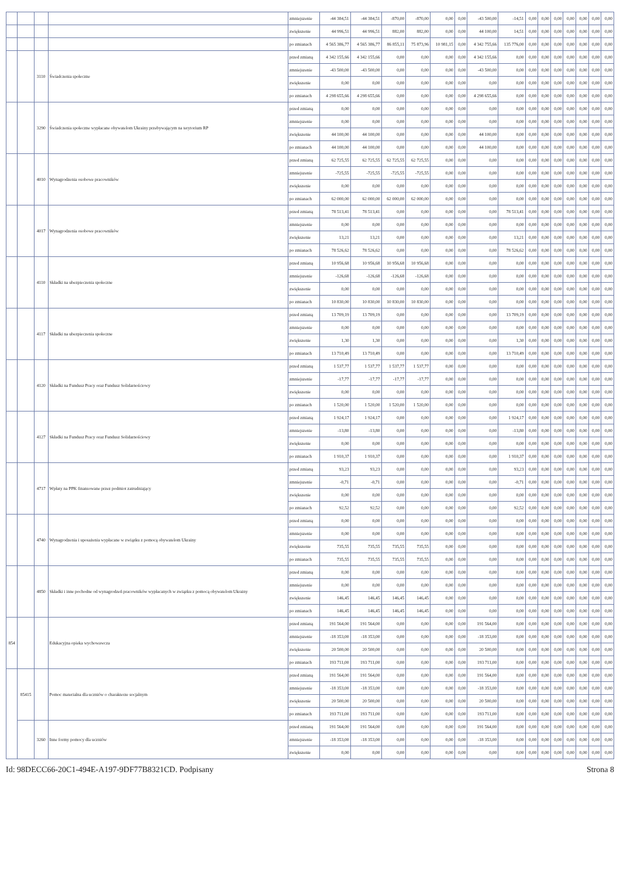| | | | | zmniejszenie | -44 384,51 | -44 384,51 | -870,00 | -870,00 | 0,00 | 0,00 | -43 500,00 | -14,51 | 0,00 | 0,00 | 0,00 | 0,00 | 0,00 | 0,00 | 0,00 |
| | | | | zwiększenie | 44 996,51 | 44 996,51 | 882,00 | 882,00 | 0,00 | 0,00 | 44 100,00 | 14,51 | 0,00 | 0,00 | 0,00 | 0,00 | 0,00 | 0,00 | 0,00 |
| | | | | po zmianach | 4 565 386,77 | 4 565 386,77 | 86 855,11 | 75 873,96 | 10 981,15 | 0,00 | 4 342 755,66 | 135 776,00 | 0,00 | 0,00 | 0,00 | 0,00 | 0,00 | 0,00 | 0,00 |
| | | 3110 | Świadczenia społeczne | przed zmianą | 4 342 155,66 | 4 342 155,66 | 0,00 | 0,00 | 0,00 | 0,00 | 4 342 155,66 | 0,00 | 0,00 | 0,00 | 0,00 | 0,00 | 0,00 | 0,00 | 0,00 |
| | | | | zmniejszenie | -43 500,00 | -43 500,00 | 0,00 | 0,00 | 0,00 | 0,00 | -43 500,00 | 0,00 | 0,00 | 0,00 | 0,00 | 0,00 | 0,00 | 0,00 | 0,00 |
| | | | | zwiększenie | 0,00 | 0,00 | 0,00 | 0,00 | 0,00 | 0,00 | 0,00 | 0,00 | 0,00 | 0,00 | 0,00 | 0,00 | 0,00 | 0,00 | 0,00 |
| | | | | po zmianach | 4 298 655,66 | 4 298 655,66 | 0,00 | 0,00 | 0,00 | 0,00 | 4 298 655,66 | 0,00 | 0,00 | 0,00 | 0,00 | 0,00 | 0,00 | 0,00 | 0,00 |
| | | 3290 | Świadczenia społeczne wypłacane obywatelom Ukrainy przebywającym na terytorium RP | przed zmianą | 0,00 | 0,00 | 0,00 | 0,00 | 0,00 | 0,00 | 0,00 | 0,00 | 0,00 | 0,00 | 0,00 | 0,00 | 0,00 | 0,00 | 0,00 |
| | | | | zmniejszenie | 0,00 | 0,00 | 0,00 | 0,00 | 0,00 | 0,00 | 0,00 | 0,00 | 0,00 | 0,00 | 0,00 | 0,00 | 0,00 | 0,00 | 0,00 |
| | | | | zwiększenie | 44 100,00 | 44 100,00 | 0,00 | 0,00 | 0,00 | 0,00 | 44 100,00 | 0,00 | 0,00 | 0,00 | 0,00 | 0,00 | 0,00 | 0,00 | 0,00 |
| | | | | po zmianach | 44 100,00 | 44 100,00 | 0,00 | 0,00 | 0,00 | 0,00 | 44 100,00 | 0,00 | 0,00 | 0,00 | 0,00 | 0,00 | 0,00 | 0,00 | 0,00 |
| | | 4010 | Wynagrodzenia osobowe pracowników | przed zmianą | 62 725,55 | 62 725,55 | 62 725,55 | 62 725,55 | 0,00 | 0,00 | 0,00 | 0,00 | 0,00 | 0,00 | 0,00 | 0,00 | 0,00 | 0,00 | 0,00 |
| | | | | zmniejszenie | -725,55 | -725,55 | -725,55 | -725,55 | 0,00 | 0,00 | 0,00 | 0,00 | 0,00 | 0,00 | 0,00 | 0,00 | 0,00 | 0,00 | 0,00 |
| | | | | zwiększenie | 0,00 | 0,00 | 0,00 | 0,00 | 0,00 | 0,00 | 0,00 | 0,00 | 0,00 | 0,00 | 0,00 | 0,00 | 0,00 | 0,00 | 0,00 |
| | | | | po zmianach | 62 000,00 | 62 000,00 | 62 000,00 | 62 000,00 | 0,00 | 0,00 | 0,00 | 0,00 | 0,00 | 0,00 | 0,00 | 0,00 | 0,00 | 0,00 | 0,00 |
| | | 4017 | Wynagrodzenia osobowe pracowników | przed zmianą | 78 513,41 | 78 513,41 | 0,00 | 0,00 | 0,00 | 0,00 | 0,00 | 78 513,41 | 0,00 | 0,00 | 0,00 | 0,00 | 0,00 | 0,00 | 0,00 |
| | | | | zmniejszenie | 0,00 | 0,00 | 0,00 | 0,00 | 0,00 | 0,00 | 0,00 | 0,00 | 0,00 | 0,00 | 0,00 | 0,00 | 0,00 | 0,00 | 0,00 |
| | | | | zwiększenie | 13,21 | 13,21 | 0,00 | 0,00 | 0,00 | 0,00 | 0,00 | 13,21 | 0,00 | 0,00 | 0,00 | 0,00 | 0,00 | 0,00 | 0,00 |
| | | | | po zmianach | 78 526,62 | 78 526,62 | 0,00 | 0,00 | 0,00 | 0,00 | 0,00 | 78 526,62 | 0,00 | 0,00 | 0,00 | 0,00 | 0,00 | 0,00 | 0,00 |
| | | 4110 | Składki na ubezpieczenia społeczne | przed zmianą | 10 956,68 | 10 956,68 | 10 956,68 | 10 956,68 | 0,00 | 0,00 | 0,00 | 0,00 | 0,00 | 0,00 | 0,00 | 0,00 | 0,00 | 0,00 | 0,00 |
| | | | | zmniejszenie | -126,68 | -126,68 | -126,68 | -126,68 | 0,00 | 0,00 | 0,00 | 0,00 | 0,00 | 0,00 | 0,00 | 0,00 | 0,00 | 0,00 | 0,00 |
| | | | | zwiększenie | 0,00 | 0,00 | 0,00 | 0,00 | 0,00 | 0,00 | 0,00 | 0,00 | 0,00 | 0,00 | 0,00 | 0,00 | 0,00 | 0,00 | 0,00 |
| | | | | po zmianach | 10 830,00 | 10 830,00 | 10 830,00 | 10 830,00 | 0,00 | 0,00 | 0,00 | 0,00 | 0,00 | 0,00 | 0,00 | 0,00 | 0,00 | 0,00 | 0,00 |
| | | 4117 | Składki na ubezpieczenia społeczne | przed zmianą | 13 709,19 | 13 709,19 | 0,00 | 0,00 | 0,00 | 0,00 | 0,00 | 13 709,19 | 0,00 | 0,00 | 0,00 | 0,00 | 0,00 | 0,00 | 0,00 |
| | | | | zmniejszenie | 0,00 | 0,00 | 0,00 | 0,00 | 0,00 | 0,00 | 0,00 | 0,00 | 0,00 | 0,00 | 0,00 | 0,00 | 0,00 | 0,00 | 0,00 |
| | | | | zwiększenie | 1,30 | 1,30 | 0,00 | 0,00 | 0,00 | 0,00 | 0,00 | 1,30 | 0,00 | 0,00 | 0,00 | 0,00 | 0,00 | 0,00 | 0,00 |
| | | | | po zmianach | 13 710,49 | 13 710,49 | 0,00 | 0,00 | 0,00 | 0,00 | 0,00 | 13 710,49 | 0,00 | 0,00 | 0,00 | 0,00 | 0,00 | 0,00 | 0,00 |
| | | 4120 | Składki na Fundusz Pracy oraz Fundusz Solidarnościowy | przed zmianą | 1 537,77 | 1 537,77 | 1 537,77 | 1 537,77 | 0,00 | 0,00 | 0,00 | 0,00 | 0,00 | 0,00 | 0,00 | 0,00 | 0,00 | 0,00 | 0,00 |
| | | | | zmniejszenie | -17,77 | -17,77 | -17,77 | -17,77 | 0,00 | 0,00 | 0,00 | 0,00 | 0,00 | 0,00 | 0,00 | 0,00 | 0,00 | 0,00 | 0,00 |
| | | | | zwiększenie | 0,00 | 0,00 | 0,00 | 0,00 | 0,00 | 0,00 | 0,00 | 0,00 | 0,00 | 0,00 | 0,00 | 0,00 | 0,00 | 0,00 | 0,00 |
| | | | | po zmianach | 1 520,00 | 1 520,00 | 1 520,00 | 1 520,00 | 0,00 | 0,00 | 0,00 | 0,00 | 0,00 | 0,00 | 0,00 | 0,00 | 0,00 | 0,00 | 0,00 |
| | | 4127 | Składki na Fundusz Pracy oraz Fundusz Solidarnościowy | przed zmianą | 1 924,17 | 1 924,17 | 0,00 | 0,00 | 0,00 | 0,00 | 0,00 | 1 924,17 | 0,00 | 0,00 | 0,00 | 0,00 | 0,00 | 0,00 | 0,00 |
| | | | | zmniejszenie | -13,80 | -13,80 | 0,00 | 0,00 | 0,00 | 0,00 | 0,00 | -13,80 | 0,00 | 0,00 | 0,00 | 0,00 | 0,00 | 0,00 | 0,00 |
| | | | | zwiększenie | 0,00 | 0,00 | 0,00 | 0,00 | 0,00 | 0,00 | 0,00 | 0,00 | 0,00 | 0,00 | 0,00 | 0,00 | 0,00 | 0,00 | 0,00 |
| | | | | po zmianach | 1 910,37 | 1 910,37 | 0,00 | 0,00 | 0,00 | 0,00 | 0,00 | 1 910,37 | 0,00 | 0,00 | 0,00 | 0,00 | 0,00 | 0,00 | 0,00 |
| | | 4717 | Wpłaty na PPK finansowane przez podmiot zatrudniający | przed zmianą | 93,23 | 93,23 | 0,00 | 0,00 | 0,00 | 0,00 | 0,00 | 93,23 | 0,00 | 0,00 | 0,00 | 0,00 | 0,00 | 0,00 | 0,00 |
| | | | | zmniejszenie | -0,71 | -0,71 | 0,00 | 0,00 | 0,00 | 0,00 | 0,00 | -0,71 | 0,00 | 0,00 | 0,00 | 0,00 | 0,00 | 0,00 | 0,00 |
| | | | | zwiększenie | 0,00 | 0,00 | 0,00 | 0,00 | 0,00 | 0,00 | 0,00 | 0,00 | 0,00 | 0,00 | 0,00 | 0,00 | 0,00 | 0,00 | 0,00 |
| | | | | po zmianach | 92,52 | 92,52 | 0,00 | 0,00 | 0,00 | 0,00 | 0,00 | 92,52 | 0,00 | 0,00 | 0,00 | 0,00 | 0,00 | 0,00 | 0,00 |
| | | 4740 | Wynagrodzenia i uposażenia wypłacane w związku z pomocą obywatelom Ukrainy | przed zmianą | 0,00 | 0,00 | 0,00 | 0,00 | 0,00 | 0,00 | 0,00 | 0,00 | 0,00 | 0,00 | 0,00 | 0,00 | 0,00 | 0,00 | 0,00 |
| | | | | zmniejszenie | 0,00 | 0,00 | 0,00 | 0,00 | 0,00 | 0,00 | 0,00 | 0,00 | 0,00 | 0,00 | 0,00 | 0,00 | 0,00 | 0,00 | 0,00 |
| | | | | zwiększenie | 735,55 | 735,55 | 735,55 | 735,55 | 0,00 | 0,00 | 0,00 | 0,00 | 0,00 | 0,00 | 0,00 | 0,00 | 0,00 | 0,00 | 0,00 |
| | | | | po zmianach | 735,55 | 735,55 | 735,55 | 735,55 | 0,00 | 0,00 | 0,00 | 0,00 | 0,00 | 0,00 | 0,00 | 0,00 | 0,00 | 0,00 | 0,00 |
| | | 4850 | Składki i inne pochodne od wynagrodzeń pracowników wypłacanych w związku z pomocą obywatelom Ukrainy | przed zmianą | 0,00 | 0,00 | 0,00 | 0,00 | 0,00 | 0,00 | 0,00 | 0,00 | 0,00 | 0,00 | 0,00 | 0,00 | 0,00 | 0,00 | 0,00 |
| | | | | zmniejszenie | 0,00 | 0,00 | 0,00 | 0,00 | 0,00 | 0,00 | 0,00 | 0,00 | 0,00 | 0,00 | 0,00 | 0,00 | 0,00 | 0,00 | 0,00 |
| | | | | zwiększenie | 146,45 | 146,45 | 146,45 | 146,45 | 0,00 | 0,00 | 0,00 | 0,00 | 0,00 | 0,00 | 0,00 | 0,00 | 0,00 | 0,00 | 0,00 |
| | | | | po zmianach | 146,45 | 146,45 | 146,45 | 146,45 | 0,00 | 0,00 | 0,00 | 0,00 | 0,00 | 0,00 | 0,00 | 0,00 | 0,00 | 0,00 | 0,00 |
| 854 | | | Edukacyjna opieka wychowawcza | przed zmianą | 191 564,00 | 191 564,00 | 0,00 | 0,00 | 0,00 | 0,00 | 191 564,00 | 0,00 | 0,00 | 0,00 | 0,00 | 0,00 | 0,00 | 0,00 | 0,00 |
| | | | | zmniejszenie | -18 353,00 | -18 353,00 | 0,00 | 0,00 | 0,00 | 0,00 | -18 353,00 | 0,00 | 0,00 | 0,00 | 0,00 | 0,00 | 0,00 | 0,00 | 0,00 |
| | | | | zwiększenie | 20 500,00 | 20 500,00 | 0,00 | 0,00 | 0,00 | 0,00 | 20 500,00 | 0,00 | 0,00 | 0,00 | 0,00 | 0,00 | 0,00 | 0,00 | 0,00 |
| | | | | po zmianach | 193 711,00 | 193 711,00 | 0,00 | 0,00 | 0,00 | 0,00 | 193 711,00 | 0,00 | 0,00 | 0,00 | 0,00 | 0,00 | 0,00 | 0,00 | 0,00 |
| | 85415 | | Pomoc materialna dla uczniów o charakterze socjalnym | przed zmianą | 191 564,00 | 191 564,00 | 0,00 | 0,00 | 0,00 | 0,00 | 191 564,00 | 0,00 | 0,00 | 0,00 | 0,00 | 0,00 | 0,00 | 0,00 | 0,00 |
| | | | | zmniejszenie | -18 353,00 | -18 353,00 | 0,00 | 0,00 | 0,00 | 0,00 | -18 353,00 | 0,00 | 0,00 | 0,00 | 0,00 | 0,00 | 0,00 | 0,00 | 0,00 |
| | | | | zwiększenie | 20 500,00 | 20 500,00 | 0,00 | 0,00 | 0,00 | 0,00 | 20 500,00 | 0,00 | 0,00 | 0,00 | 0,00 | 0,00 | 0,00 | 0,00 | 0,00 |
| | | | | po zmianach | 193 711,00 | 193 711,00 | 0,00 | 0,00 | 0,00 | 0,00 | 193 711,00 | 0,00 | 0,00 | 0,00 | 0,00 | 0,00 | 0,00 | 0,00 | 0,00 |
| | | 3260 | Inne formy pomocy dla uczniów | przed zmianą | 191 564,00 | 191 564,00 | 0,00 | 0,00 | 0,00 | 0,00 | 191 564,00 | 0,00 | 0,00 | 0,00 | 0,00 | 0,00 | 0,00 | 0,00 | 0,00 |
| | | | | zmniejszenie | -18 353,00 | -18 353,00 | 0,00 | 0,00 | 0,00 | 0,00 | -18 353,00 | 0,00 | 0,00 | 0,00 | 0,00 | 0,00 | 0,00 | 0,00 | 0,00 |
| | | | | zwiększenie | 0,00 | 0,00 | 0,00 | 0,00 | 0,00 | 0,00 | 0,00 | 0,00 | 0,00 | 0,00 | 0,00 | 0,00 | 0,00 | 0,00 | 0,00 |
Id: 98DECC66-20C1-494E-A197-9DF77B8321CD. Podpisany Strona 8